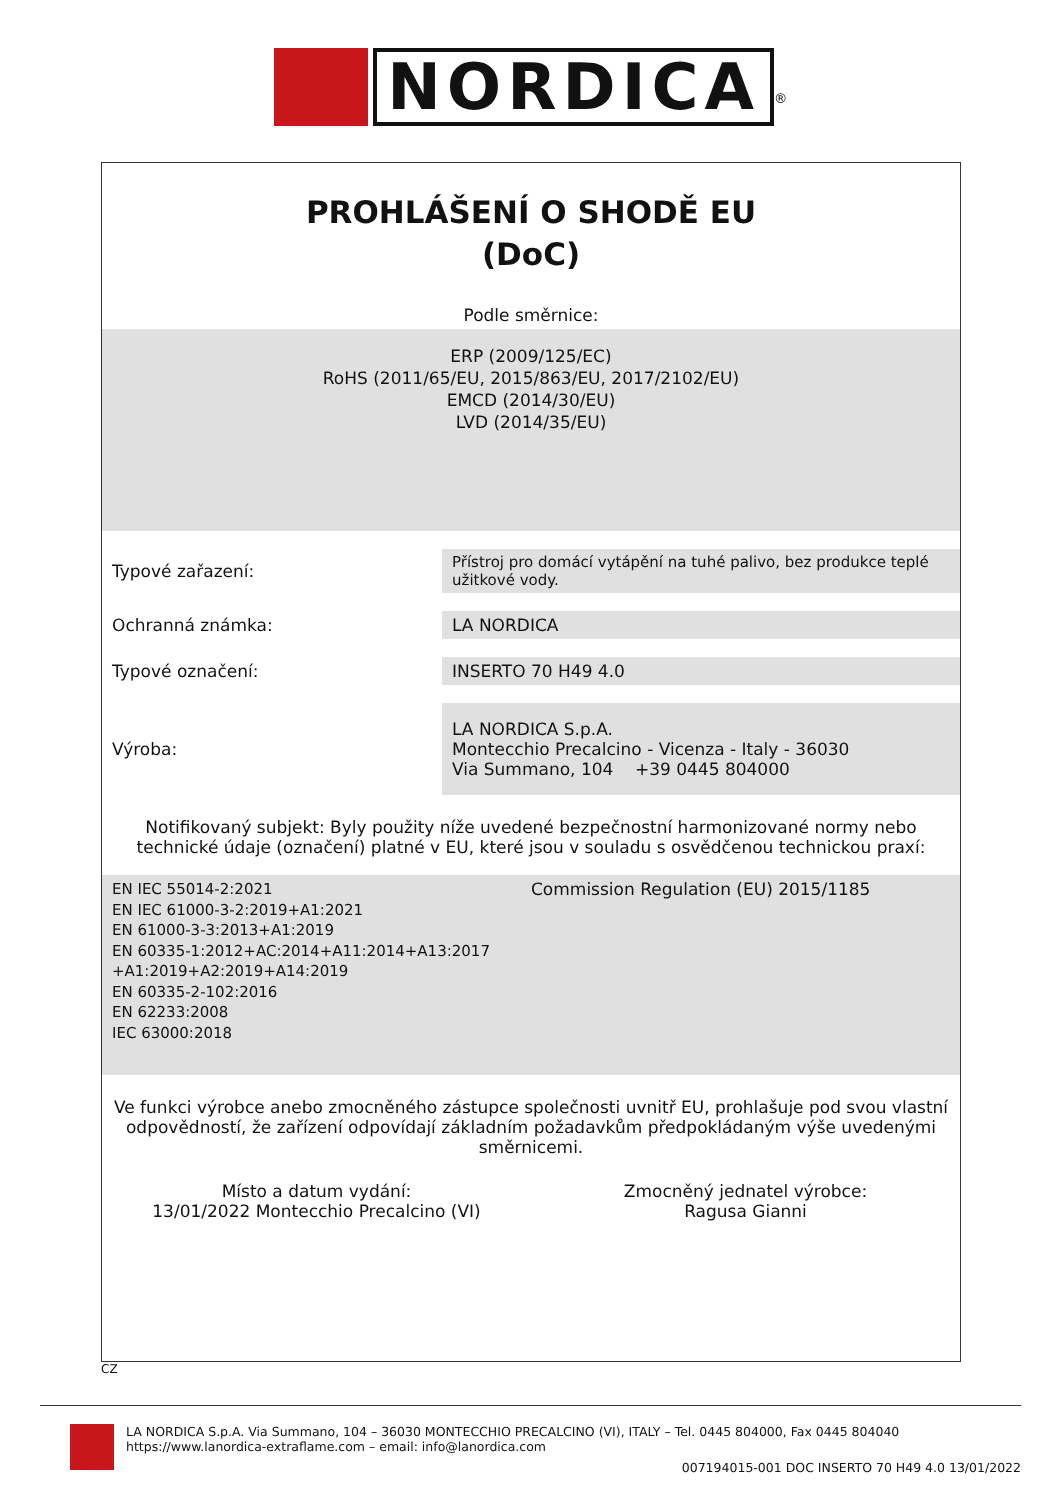■ NORDICA<sup>®</sup>
PROHLÁŠENÍ O SHODĚ EU
(DoC)
Podle směrnice:
ERP (2009/125/EC)
RoHS (2011/65/EU, 2015/863/EU, 2017/2102/EU)
EMCD (2014/30/EU)
LVD (2014/35/EU)
| Typové zařazení: | Přístroj pro domácí vytápění na tuhé palivo, bez produkce teplé užitkové vody. |
| Ochranná známka: | LA NORDICA |
| Typové označení: | INSERTO 70 H49 4.0 |
| Výroba: | LA NORDICA S.p.A. Montecchio Precalcino - Vicenza - Italy - 36030 Via Summano, 104 +39 0445 804000 |
Notifikovaný subjekt: Byly použity níže uvedené bezpečnostní harmonizované normy nebo technické údaje (označení) platné v EU, které jsou v souladu s osvědčenou technickou praxí:
EN IEC 55014-2:2021
EN IEC 61000-3-2:2019+A1:2021
EN 61000-3-3:2013+A1:2019
EN 60335-1:2012+AC:2014+A11:2014+A13:2017
+A1:2019+A2:2019+A14:2019
EN 60335-2-102:2016
EN 62233:2008
IEC 63000:2018
Commission Regulation (EU) 2015/1185
Ve funkci výrobce anebo zmocněného zástupce společnosti uvnitř EU, prohlašuje pod svou vlastní odpovědností, že zařízení odpovídají základním požadavkům předpokládaným výše uvedenými směrnicemi.
Místo a datum vydání:
13/01/2022 Montecchio Precalcino (VI)
Zmocněný jednatel výrobce:
Ragusa Gianni
CZ
LA NORDICA S.p.A. Via Summano, 104 – 36030 MONTECCHIO PRECALCINO (VI), ITALY – Tel. 0445 804000, Fax 0445 804040
https://www.lanordica-extraflame.com – email: info@lanordica.com
007194015-001 DOC INSERTO 70 H49 4.0 13/01/2022